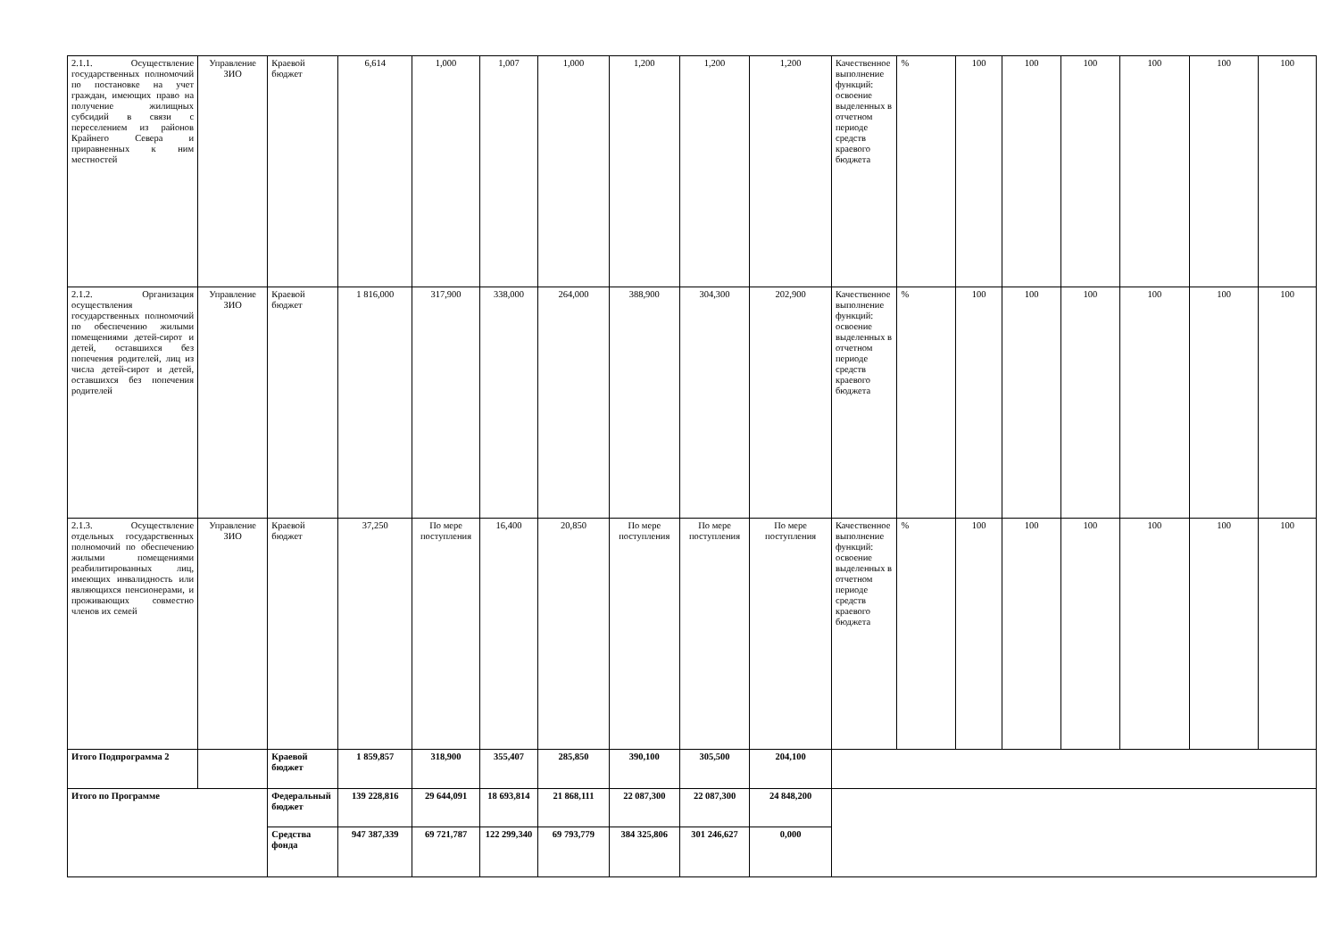| 2.1.1. Осуществление государственных полномочий по постановке на учет граждан, имеющих право на получение жилищных субсидий в связи с переселением из районов Крайнего Севера и приравненных к ним местностей | Управление ЗИО | Краевой бюджет | 6,614 | 1,000 | 1,007 | 1,000 | 1,200 | 1,200 | 1,200 | Качественное выполнение функций: освоение выделенных в отчетном периоде средств краевого бюджета | % | 100 | 100 | 100 | 100 | 100 | 100 |
| 2.1.2. Организация осуществления государственных полномочий по обеспечению жилыми помещениями детей-сирот и детей, оставшихся без попечения родителей, лиц из числа детей-сирот и детей, оставшихся без попечения родителей | Управление ЗИО | Краевой бюджет | 1 816,000 | 317,900 | 338,000 | 264,000 | 388,900 | 304,300 | 202,900 | Качественное выполнение функций: освоение выделенных в отчетном периоде средств краевого бюджета | % | 100 | 100 | 100 | 100 | 100 | 100 |
| 2.1.3. Осуществление отдельных государственных полномочий по обеспечению жилыми помещениями реабилитированных лиц, имеющих инвалидность или являющихся пенсионерами, и проживающих совместно членов их семей | Управление ЗИО | Краевой бюджет | 37,250 | По мере поступления | 16,400 | 20,850 | По мере поступления | По мере поступления | По мере поступления | Качественное выполнение функций: освоение выделенных в отчетном периоде средств краевого бюджета | % | 100 | 100 | 100 | 100 | 100 | 100 |
| Итого Подпрограмма 2 | | Краевой бюджет | 1 859,857 | 318,900 | 355,407 | 285,850 | 390,100 | 305,500 | 204,100 | | | | | | | | |
| Итого по Программе | | Федеральный бюджет | 139 228,816 | 29 644,091 | 18 693,814 | 21 868,111 | 22 087,300 | 22 087,300 | 24 848,200 | | | | | | | | |
| | | Средства фонда | 947 387,339 | 69 721,787 | 122 299,340 | 69 793,779 | 384 325,806 | 301 246,627 | 0,000 | | | | | | | | |